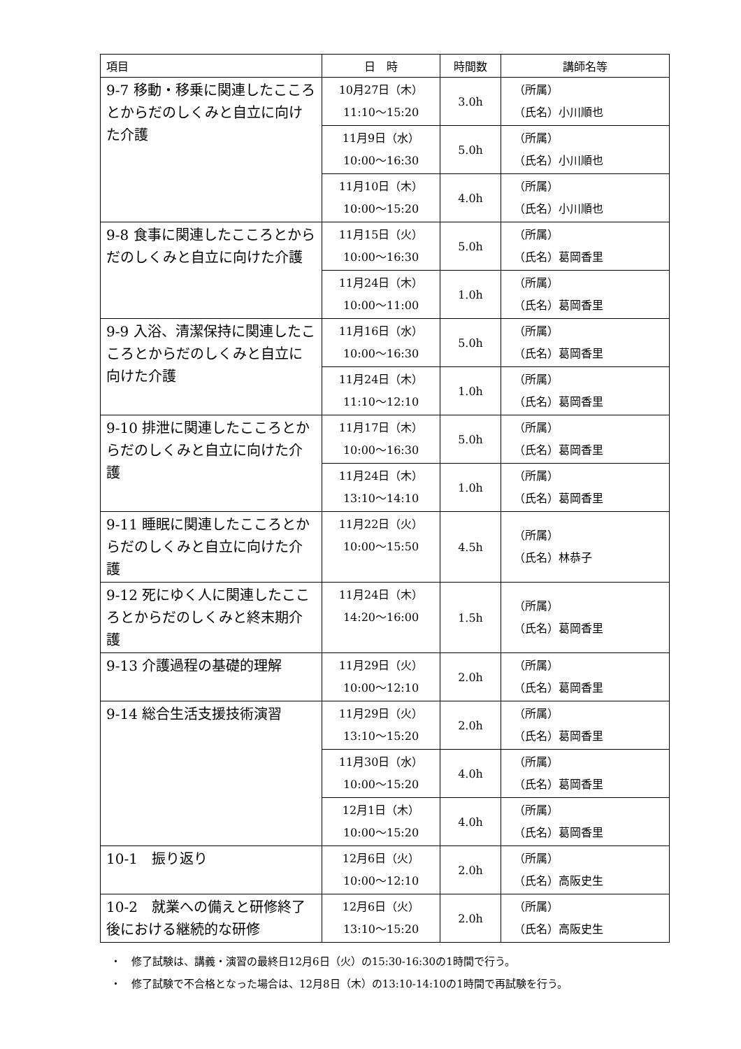| 項目 | 日 時 | 時間数 | 講師名等 |
| --- | --- | --- | --- |
| 9-7 移動・移乗に関連したこころとからだのしくみと自立に向けた介護 | 10月27日（木） 11:10～15:20 | 3.0h | （所属） （氏名）小川順也 |
| | 11月9日（水） 10:00～16:30 | 5.0h | （所属） （氏名）小川順也 |
| | 11月10日（木） 10:00～15:20 | 4.0h | （所属） （氏名）小川順也 |
| 9-8 食事に関連したこころとからだのしくみと自立に向けた介護 | 11月15日（火） 10:00～16:30 | 5.0h | （所属） （氏名）葛岡香里 |
| | 11月24日（木） 10:00～11:00 | 1.0h | （所属） （氏名）葛岡香里 |
| 9-9 入浴、清潔保持に関連したこころとからだのしくみと自立に向けた介護 | 11月16日（水） 10:00～16:30 | 5.0h | （所属） （氏名）葛岡香里 |
| | 11月24日（木） 11:10～12:10 | 1.0h | （所属） （氏名）葛岡香里 |
| 9-10 排泄に関連したこころとからだのしくみと自立に向けた介護 | 11月17日（木） 10:00～16:30 | 5.0h | （所属） （氏名）葛岡香里 |
| | 11月24日（木） 13:10～14:10 | 1.0h | （所属） （氏名）葛岡香里 |
| 9-11 睡眠に関連したこころとからだのしくみと自立に向けた介護 | 11月22日（火） 10:00～15:50 | 4.5h | （所属） （氏名）林恭子 |
| 9-12 死にゆく人に関連したこころとからだのしくみと終末期介護 | 11月24日（木） 14:20～16:00 | 1.5h | （所属） （氏名）葛岡香里 |
| 9-13 介護過程の基礎的理解 | 11月29日（火） 10:00～12:10 | 2.0h | （所属） （氏名）葛岡香里 |
| 9-14 総合生活支援技術演習 | 11月29日（火） 13:10～15:20 | 2.0h | （所属） （氏名）葛岡香里 |
| | 11月30日（水） 10:00～15:20 | 4.0h | （所属） （氏名）葛岡香里 |
| | 12月1日（木） 10:00～15:20 | 4.0h | （所属） （氏名）葛岡香里 |
| 10-1 振り返り | 12月6日（火） 10:00～12:10 | 2.0h | （所属） （氏名）高阪史生 |
| 10-2 就業への備えと研修終了後における継続的な研修 | 12月6日（火） 13:10～15:20 | 2.0h | （所属） （氏名）高阪史生 |
・　修了試験は、講義・演習の最終日12月6日（火）の15:30-16:30の1時間で行う。
・　修了試験で不合格となった場合は、12月8日（木）の13:10-14:10の1時間で再試験を行う。